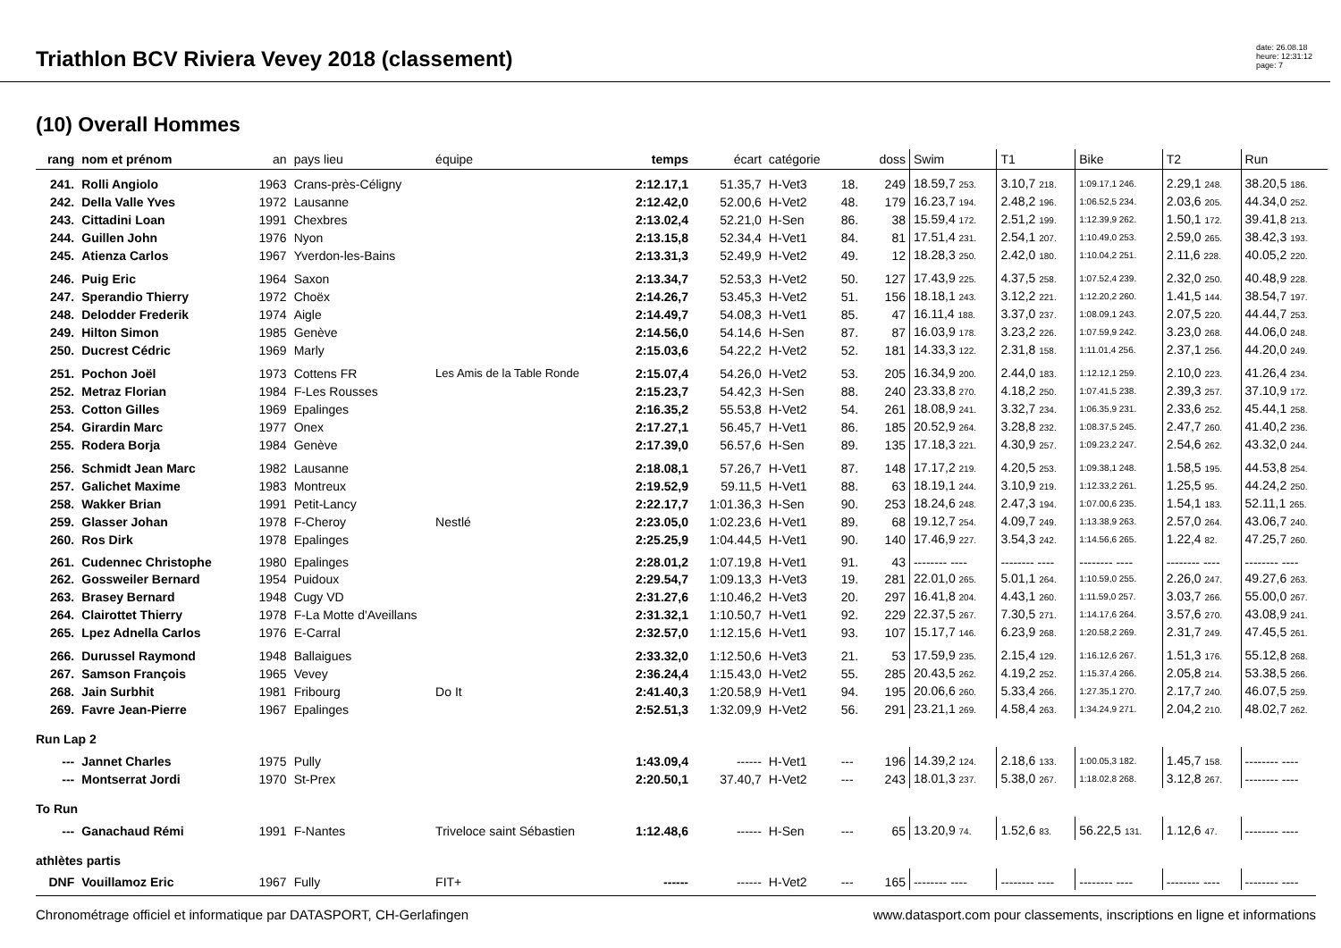Triathlon BCV Riviera Vevey 2018 (classement)
date: 26.08.18
heure: 12:31:12
page: 7
(10) Overall Hommes
| rang | nom et prénom | an | pays lieu | équipe | temps | écart | catégorie | | doss | Swim | T1 | Bike | T2 | Run |
| --- | --- | --- | --- | --- | --- | --- | --- | --- | --- | --- | --- | --- | --- | --- |
| 241. | Rolli Angiolo | 1963 | Crans-près-Céligny | | 2:12.17,1 | 51.35,7 | H-Vet3 | 18. | 249 | 18.59,7 253. | 3.10,7 218. | 1:09.17,1 246. | 2.29,1 248. | 38.20,5 186. |
| 242. | Della Valle Yves | 1972 | Lausanne | | 2:12.42,0 | 52.00,6 | H-Vet2 | 48. | 179 | 16.23,7 194. | 2.48,2 196. | 1:06.52,5 234. | 2.03,6 205. | 44.34,0 252. |
| 243. | Cittadini Loan | 1991 | Chexbres | | 2:13.02,4 | 52.21,0 | H-Sen | 86. | 38 | 15.59,4 172. | 2.51,2 199. | 1:12.39,9 262. | 1.50,1 172. | 39.41,8 213. |
| 244. | Guillen John | 1976 | Nyon | | 2:13.15,8 | 52.34,4 | H-Vet1 | 84. | 81 | 17.51,4 231. | 2.54,1 207. | 1:10.49,0 253. | 2.59,0 265. | 38.42,3 193. |
| 245. | Atienza Carlos | 1967 | Yverdon-les-Bains | | 2:13.31,3 | 52.49,9 | H-Vet2 | 49. | 12 | 18.28,3 250. | 2.42,0 180. | 1:10.04,2 251. | 2.11,6 228. | 40.05,2 220. |
| 246. | Puig Eric | 1964 | Saxon | | 2:13.34,7 | 52.53,3 | H-Vet2 | 50. | 127 | 17.43,9 225. | 4.37,5 258. | 1:07.52,4 239. | 2.32,0 250. | 40.48,9 228. |
| 247. | Sperandio Thierry | 1972 | Choëx | | 2:14.26,7 | 53.45,3 | H-Vet2 | 51. | 156 | 18.18,1 243. | 3.12,2 221. | 1:12.20,2 260. | 1.41,5 144. | 38.54,7 197. |
| 248. | Delodder Frederik | 1974 | Aigle | | 2:14.49,7 | 54.08,3 | H-Vet1 | 85. | 47 | 16.11,4 188. | 3.37,0 237. | 1:08.09,1 243. | 2.07,5 220. | 44.44,7 253. |
| 249. | Hilton Simon | 1985 | Genève | | 2:14.56,0 | 54.14,6 | H-Sen | 87. | 87 | 16.03,9 178. | 3.23,2 226. | 1:07.59,9 242. | 3.23,0 268. | 44.06,0 248. |
| 250. | Ducrest Cédric | 1969 | Marly | | 2:15.03,6 | 54.22,2 | H-Vet2 | 52. | 181 | 14.33,3 122. | 2.31,8 158. | 1:11.01,4 256. | 2.37,1 256. | 44.20,0 249. |
| 251. | Pochon Joël | 1973 | Cottens FR | Les Amis de la Table Ronde | 2:15.07,4 | 54.26,0 | H-Vet2 | 53. | 205 | 16.34,9 200. | 2.44,0 183. | 1:12.12,1 259. | 2.10,0 223. | 41.26,4 234. |
| 252. | Metraz Florian | 1984 | F-Les Rousses | | 2:15.23,7 | 54.42,3 | H-Sen | 88. | 240 | 23.33,8 270. | 4.18,2 250. | 1:07.41,5 238. | 2.39,3 257. | 37.10,9 172. |
| 253. | Cotton Gilles | 1969 | Epalinges | | 2:16.35,2 | 55.53,8 | H-Vet2 | 54. | 261 | 18.08,9 241. | 3.32,7 234. | 1:06.35,9 231. | 2.33,6 252. | 45.44,1 258. |
| 254. | Girardin Marc | 1977 | Onex | | 2:17.27,1 | 56.45,7 | H-Vet1 | 86. | 185 | 20.52,9 264. | 3.28,8 232. | 1:08.37,5 245. | 2.47,7 260. | 41.40,2 236. |
| 255. | Rodera Borja | 1984 | Genève | | 2:17.39,0 | 56.57,6 | H-Sen | 89. | 135 | 17.18,3 221. | 4.30,9 257. | 1:09.23,2 247. | 2.54,6 262. | 43.32,0 244. |
| 256. | Schmidt Jean Marc | 1982 | Lausanne | | 2:18.08,1 | 57.26,7 | H-Vet1 | 87. | 148 | 17.17,2 219. | 4.20,5 253. | 1:09.38,1 248. | 1.58,5 195. | 44.53,8 254. |
| 257. | Galichet Maxime | 1983 | Montreux | | 2:19.52,9 | 59.11,5 | H-Vet1 | 88. | 63 | 18.19,1 244. | 3.10,9 219. | 1:12.33,2 261. | 1.25,5 95. | 44.24,2 250. |
| 258. | Wakker Brian | 1991 | Petit-Lancy | | 2:22.17,7 | 1:01.36,3 | H-Sen | 90. | 253 | 18.24,6 248. | 2.47,3 194. | 1:07.00,6 235. | 1.54,1 183. | 52.11,1 265. |
| 259. | Glasser Johan | 1978 | F-Cheroy | Nestlé | 2:23.05,0 | 1:02.23,6 | H-Vet1 | 89. | 68 | 19.12,7 254. | 4.09,7 249. | 1:13.38,9 263. | 2.57,0 264. | 43.06,7 240. |
| 260. | Ros Dirk | 1978 | Epalinges | | 2:25.25,9 | 1:04.44,5 | H-Vet1 | 90. | 140 | 17.46,9 227. | 3.54,3 242. | 1:14.56,6 265. | 1.22,4 82. | 47.25,7 260. |
| 261. | Cudennec Christophe | 1980 | Epalinges | | 2:28.01,2 | 1:07.19,8 | H-Vet1 | 91. | 43 | -------- ---- | -------- ---- | -------- ---- | -------- ---- | -------- ---- |
| 262. | Gossweiler Bernard | 1954 | Puidoux | | 2:29.54,7 | 1:09.13,3 | H-Vet3 | 19. | 281 | 22.01,0 265. | 5.01,1 264. | 1:10.59,0 255. | 2.26,0 247. | 49.27,6 263. |
| 263. | Brasey Bernard | 1948 | Cugy VD | | 2:31.27,6 | 1:10.46,2 | H-Vet3 | 20. | 297 | 16.41,8 204. | 4.43,1 260. | 1:11.59,0 257. | 3.03,7 266. | 55.00,0 267. |
| 264. | Clairottet Thierry | 1978 | F-La Motte d'Aveillans | | 2:31.32,1 | 1:10.50,7 | H-Vet1 | 92. | 229 | 22.37,5 267. | 7.30,5 271. | 1:14.17,6 264. | 3.57,6 270. | 43.08,9 241. |
| 265. | Lpez Adnella Carlos | 1976 | E-Carral | | 2:32.57,0 | 1:12.15,6 | H-Vet1 | 93. | 107 | 15.17,7 146. | 6.23,9 268. | 1:20.58,2 269. | 2.31,7 249. | 47.45,5 261. |
| 266. | Durussel Raymond | 1948 | Ballaigues | | 2:33.32,0 | 1:12.50,6 | H-Vet3 | 21. | 53 | 17.59,9 235. | 2.15,4 129. | 1:16.12,6 267. | 1.51,3 176. | 55.12,8 268. |
| 267. | Samson François | 1965 | Vevey | | 2:36.24,4 | 1:15.43,0 | H-Vet2 | 55. | 285 | 20.43,5 262. | 4.19,2 252. | 1:15.37,4 266. | 2.05,8 214. | 53.38,5 266. |
| 268. | Jain Surbhit | 1981 | Fribourg | Do It | 2:41.40,3 | 1:20.58,9 | H-Vet1 | 94. | 195 | 20.06,6 260. | 5.33,4 266. | 1:27.35,1 270. | 2.17,7 240. | 46.07,5 259. |
| 269. | Favre Jean-Pierre | 1967 | Epalinges | | 2:52.51,3 | 1:32.09,9 | H-Vet2 | 56. | 291 | 23.21,1 269. | 4.58,4 263. | 1:34.24,9 271. | 2.04,2 210. | 48.02,7 262. |
| Run Lap 2 | | | | | | | | | | | | | | |
| --- | Jannet Charles | 1975 | Pully | | 1:43.09,4 | ------ | H-Vet1 | --- | 196 | 14.39,2 124. | 2.18,6 133. | 1:00.05,3 182. | 1.45,7 158. | -------- ---- |
| --- | Montserrat Jordi | 1970 | St-Prex | | 2:20.50,1 | 37.40,7 | H-Vet2 | --- | 243 | 18.01,3 237. | 5.38,0 267. | 1:18.02,8 268. | 3.12,8 267. | -------- ---- |
| To Run | | | | | | | | | | | | | | |
| --- | Ganachaud Rémi | 1991 | F-Nantes | Triveloce saint Sébastien | 1:12.48,6 | ------ | H-Sen | --- | 65 | 13.20,9 74. | 1.52,6 83. | 56.22,5 131. | 1.12,6 47. | -------- ---- |
| athlètes partis | | | | | | | | | | | | | | |
| DNF | Vouillamoz Eric | 1967 | Fully | FIT+ | ------ | ------ | H-Vet2 | --- | 165 | -------- ---- | -------- ---- | -------- ---- | -------- ---- | -------- ---- |
Chronométrage officiel et informatique par DATASPORT, CH-Gerlafingen www.datasport.com pour classements, inscriptions en ligne et informations